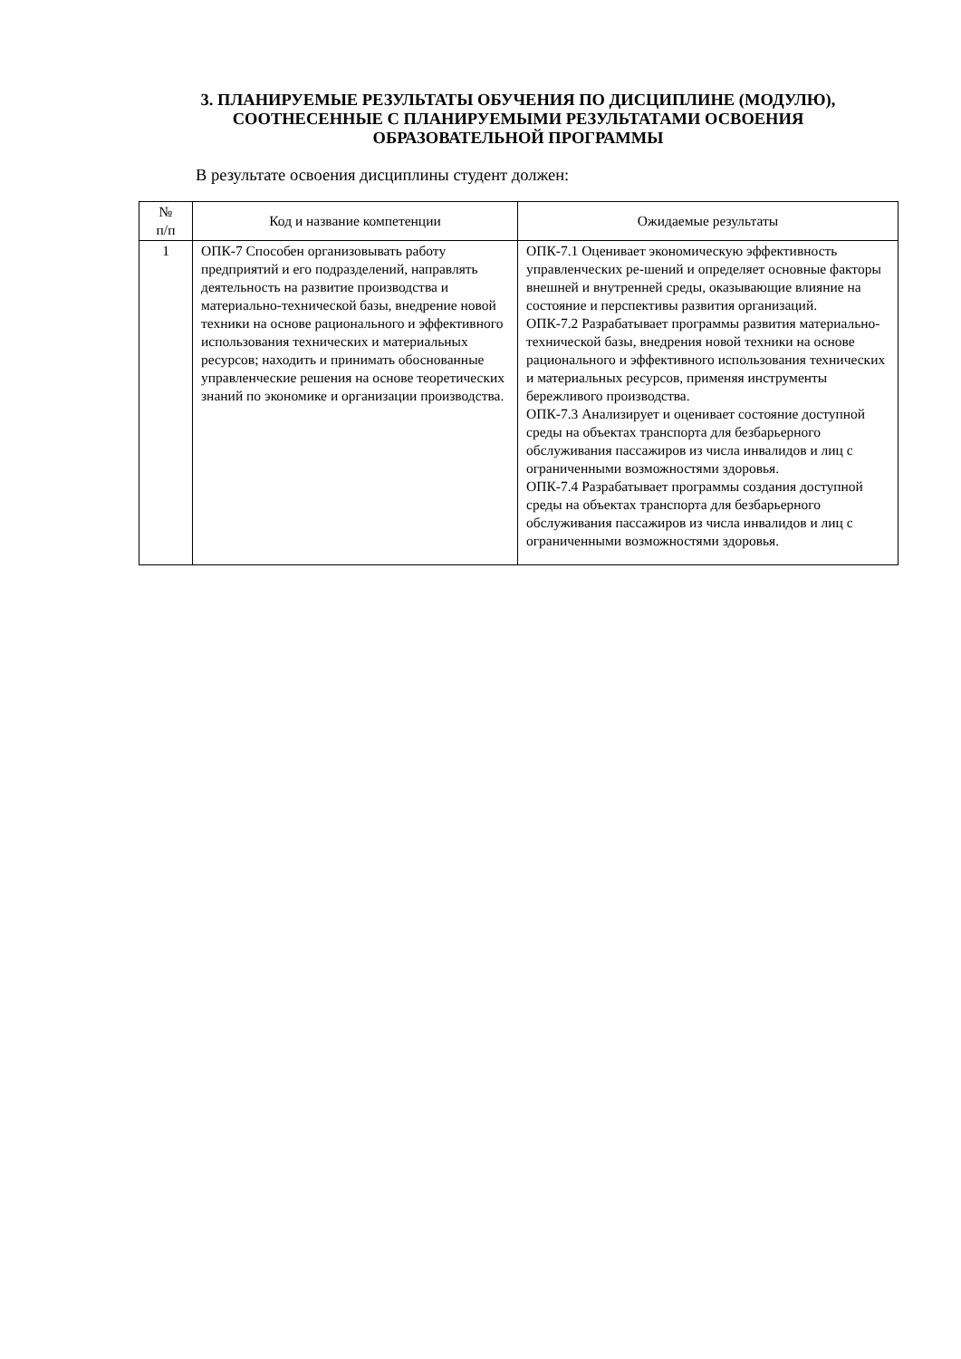3. ПЛАНИРУЕМЫЕ РЕЗУЛЬТАТЫ ОБУЧЕНИЯ ПО ДИСЦИПЛИНЕ (МОДУЛЮ),
СООТНЕСЕННЫЕ С ПЛАНИРУЕМЫМИ РЕЗУЛЬТАТАМИ ОСВОЕНИЯ
ОБРАЗОВАТЕЛЬНОЙ ПРОГРАММЫ
В результате освоения дисциплины студент должен:
| № п/п | Код и название компетенции | Ожидаемые результаты |
| --- | --- | --- |
| 1 | ОПК-7 Способен организовывать работу предприятий и его подразделений, направлять деятельность на развитие производства и материально-технической базы, внедрение новой техники на основе рационального и эффективного использования технических и материальных ресурсов; находить и принимать обоснованные управленческие решения на основе теоретических знаний по экономике и организации производства. | ОПК-7.1 Оценивает экономическую эффективность управленческих ре-шений и определяет основные факторы внешней и внутренней среды, оказывающие влияние на состояние и перспективы развития организаций. ОПК-7.2 Разрабатывает программы развития материально-технической базы, внедрения новой техники на основе рационального и эффективного использования технических и материальных ресурсов, применяя инструменты бережливого производства. ОПК-7.3 Анализирует и оценивает состояние доступной среды на объектах транспорта для безбарьерного обслуживания пассажиров из числа инвалидов и лиц с ограниченными возможностями здоровья. ОПК-7.4 Разрабатывает программы создания доступной среды на объектах транспорта для безбарьерного обслуживания пассажиров из числа инвалидов и лиц с ограниченными возможностями здоровья. |